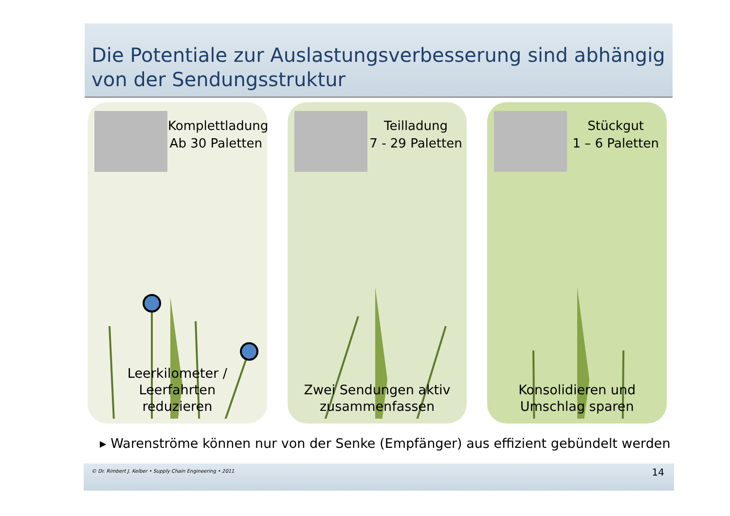Die Potentiale zur Auslastungsverbesserung sind abhängig von der Sendungsstruktur
Komplettladung
Ab 30 Paletten
Leerkilometer / Leerfahrten
reduzieren
Teilladung
7 - 29 Paletten
Zwei Sendungen aktiv
zusammenfassen
Stückgut
1 – 6 Paletten
Konsolidieren und
Umschlag sparen
▸ Warenströme können nur von der Senke (Empfänger) aus effizient gebündelt werden
© Dr. Rimbert J. Kelber • Supply Chain Engineering • 2011 14